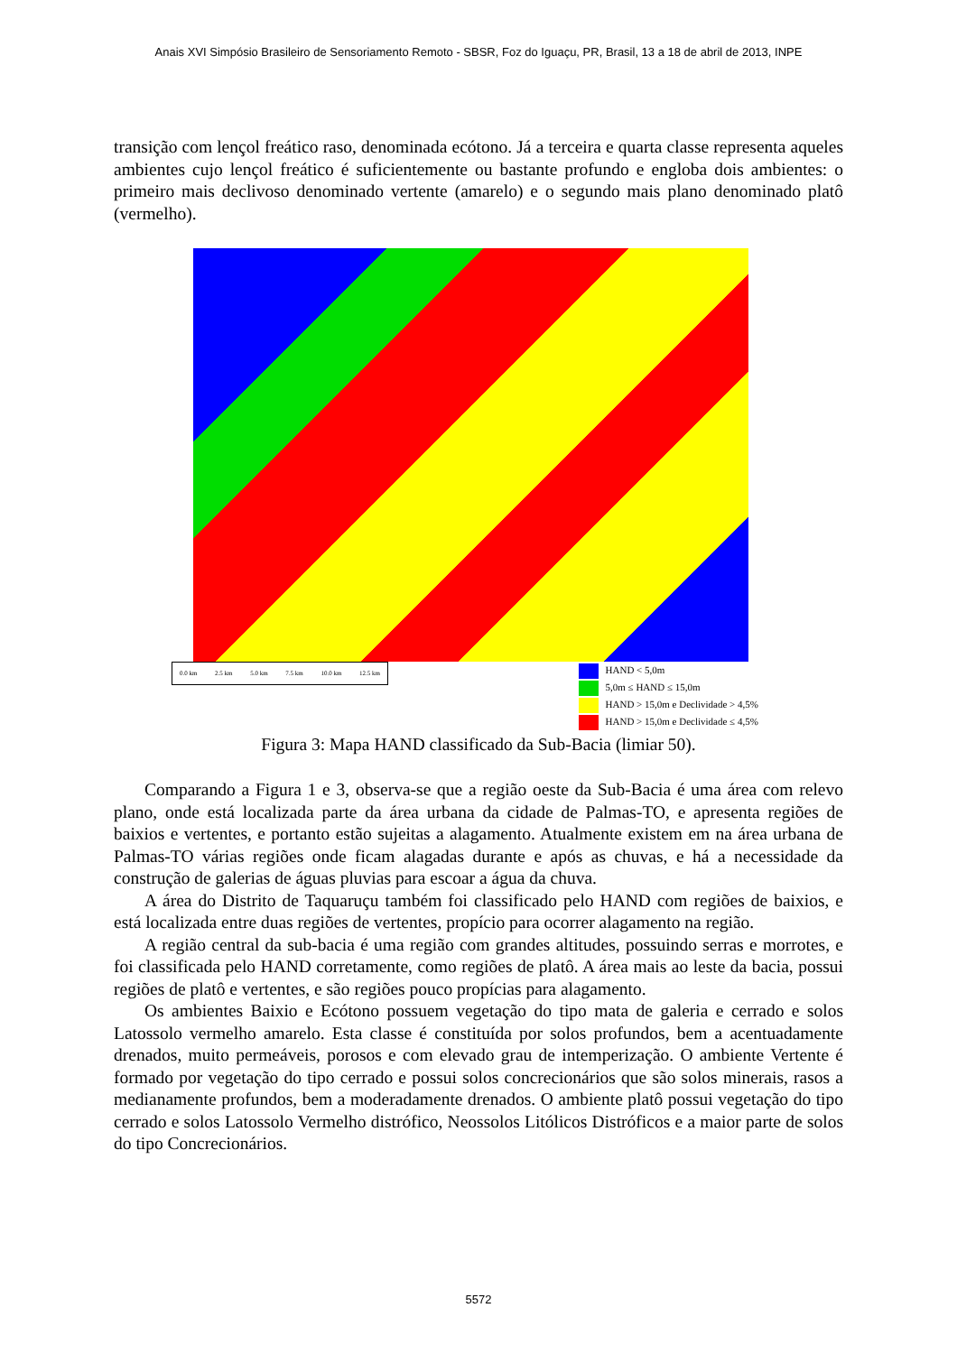Anais XVI Simpósio Brasileiro de Sensoriamento Remoto - SBSR, Foz do Iguaçu, PR, Brasil, 13 a 18 de abril de 2013, INPE
transição com lençol freático raso, denominada ecótono. Já a terceira e quarta classe representa aqueles ambientes cujo lençol freático é suficientemente ou bastante profundo e engloba dois ambientes: o primeiro mais declivoso denominado vertente (amarelo) e o segundo mais plano denominado platô (vermelho).
0.0 km 2.5 km 5.0 km 7.5 km 10.0 km 12.5 km
HAND < 5,0m
5,0m ≤ HAND ≤ 15,0m
HAND > 15,0m e Declividade > 4,5%
HAND > 15,0m e Declividade ≤ 4,5%
Figura 3: Mapa HAND classificado da Sub-Bacia (limiar 50).
Comparando a Figura 1 e 3, observa-se que a região oeste da Sub-Bacia é uma área com relevo plano, onde está localizada parte da área urbana da cidade de Palmas-TO, e apresenta regiões de baixios e vertentes, e portanto estão sujeitas a alagamento. Atualmente existem em na área urbana de Palmas-TO várias regiões onde ficam alagadas durante e após as chuvas, e há a necessidade da construção de galerias de águas pluvias para escoar a água da chuva.
A área do Distrito de Taquaruçu também foi classificado pelo HAND com regiões de baixios, e está localizada entre duas regiões de vertentes, propício para ocorrer alagamento na região.
A região central da sub-bacia é uma região com grandes altitudes, possuindo serras e morrotes, e foi classificada pelo HAND corretamente, como regiões de platô. A área mais ao leste da bacia, possui regiões de platô e vertentes, e são regiões pouco propícias para alagamento.
Os ambientes Baixio e Ecótono possuem vegetação do tipo mata de galeria e cerrado e solos Latossolo vermelho amarelo. Esta classe é constituída por solos profundos, bem a acentuadamente drenados, muito permeáveis, porosos e com elevado grau de intemperização. O ambiente Vertente é formado por vegetação do tipo cerrado e possui solos concrecionários que são solos minerais, rasos a medianamente profundos, bem a moderadamente drenados. O ambiente platô possui vegetação do tipo cerrado e solos Latossolo Vermelho distrófico, Neossolos Litólicos Distróficos e a maior parte de solos do tipo Concrecionários.
5572